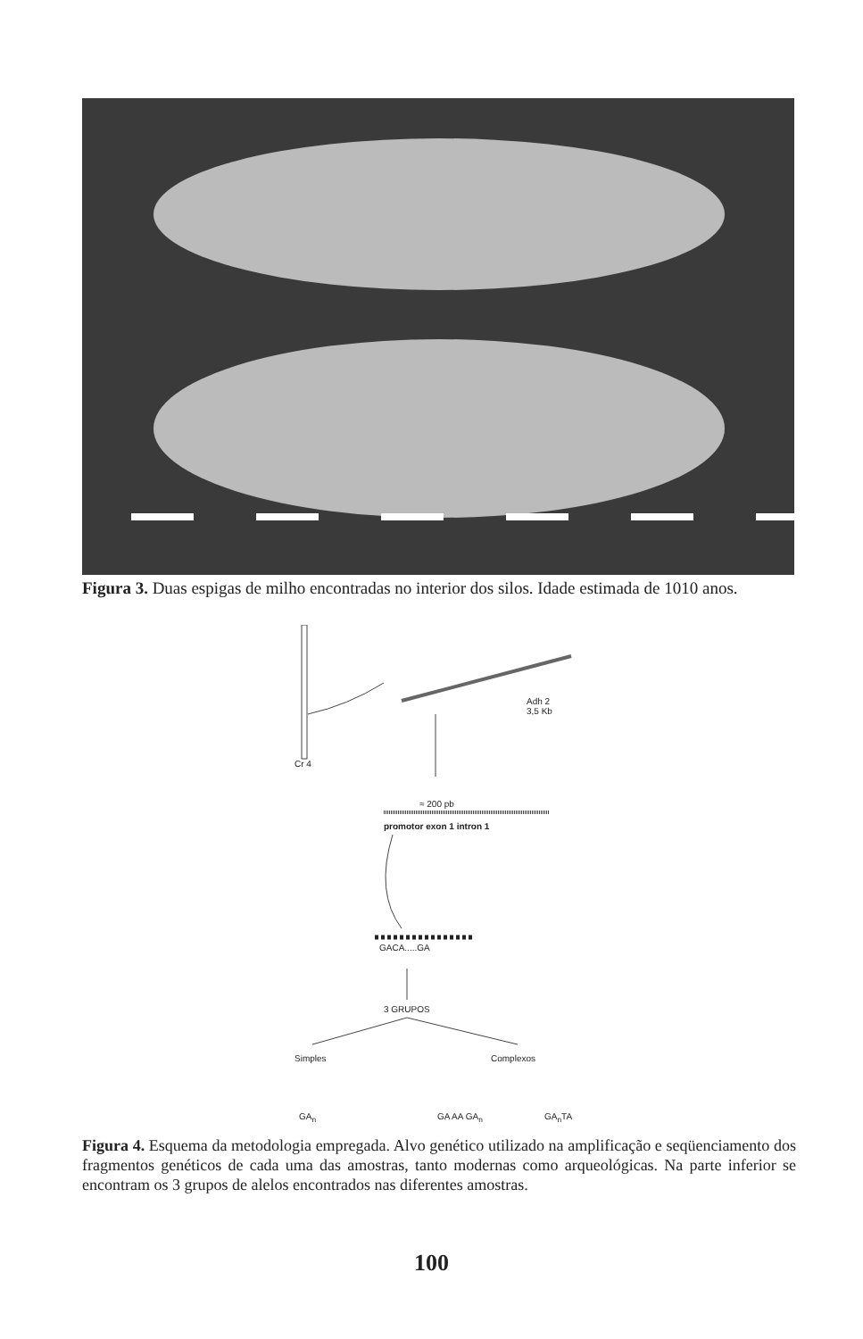Figura 3. Duas espigas de milho encontradas no interior dos silos. Idade estimada de 1010 anos.
Cr 4
Adh 2
3,5 Kb
≈ 200 pb
promotor exon 1 intron 1
GACA.....GA
3 GRUPOS
Simples Complexos
GA<sub>n</sub> GA AA GA<sub>n</sub> GA<sub>n</sub>TA
Figura 4. Esquema da metodologia empregada. Alvo genético utilizado na amplificação e seqüenciamento dos fragmentos genéticos de cada uma das amostras, tanto modernas como arqueológicas. Na parte inferior se encontram os 3 grupos de alelos encontrados nas diferentes amostras.
100